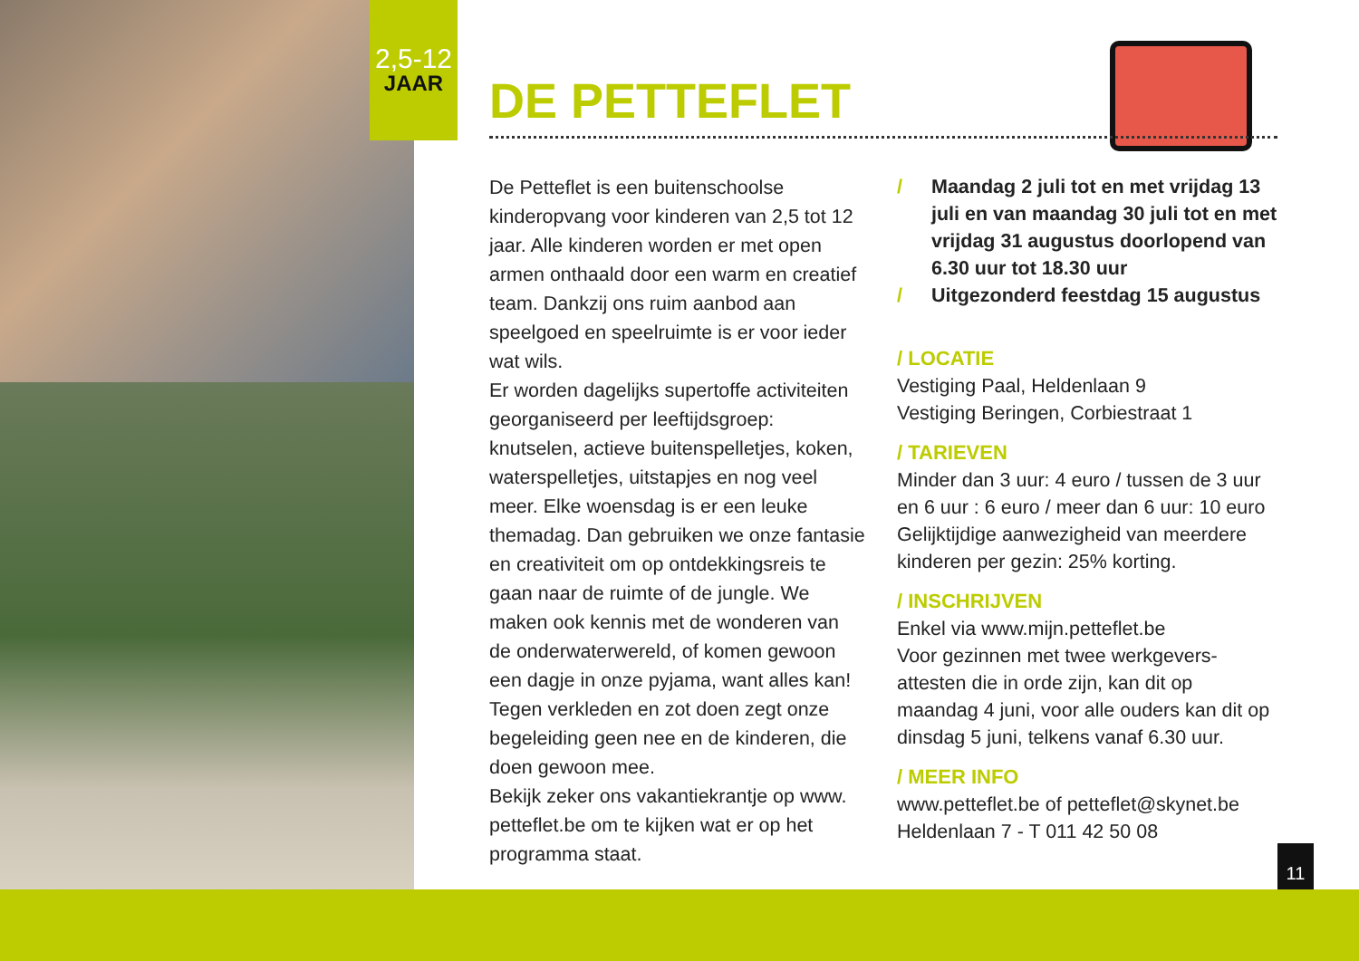2,5-12
JAAR
DE PETTEFLET
De Petteflet is een buitenschoolse kinderopvang voor kinderen van 2,5 tot 12 jaar. Alle kinderen worden er met open armen onthaald door een warm en creatief team. Dankzij ons ruim aanbod aan speelgoed en speelruimte is er voor ieder wat wils.
Er worden dagelijks supertoffe activiteiten georganiseerd per leeftijdsgroep: knutselen, actieve buitenspelletjes, koken, waterspelletjes, uitstapjes en nog veel meer. Elke woensdag is er een leuke themadag. Dan gebruiken we onze fantasie en creativiteit om op ontdekkingsreis te gaan naar de ruimte of de jungle. We maken ook kennis met de wonderen van de onderwaterwereld, of komen gewoon een dagje in onze pyjama, want alles kan!
Tegen verkleden en zot doen zegt onze begeleiding geen nee en de kinderen, die doen gewoon mee.
Bekijk zeker ons vakantiekrantje op www. petteflet.be om te kijken wat er op het programma staat.
/ Maandag 2 juli tot en met vrijdag 13 juli en van maandag 30 juli tot en met vrijdag 31 augustus doorlopend van 6.30 uur tot 18.30 uur
/ Uitgezonderd feestdag 15 augustus
/ LOCATIE
Vestiging Paal, Heldenlaan 9
Vestiging Beringen, Corbiestraat 1
/ TARIEVEN
Minder dan 3 uur: 4 euro / tussen de 3 uur en 6 uur : 6 euro / meer dan 6 uur: 10 euro
Gelijktijdige aanwezigheid van meerdere kinderen per gezin: 25% korting.
/ INSCHRIJVEN
Enkel via www.mijn.petteflet.be
Voor gezinnen met twee werkgevers-attesten die in orde zijn, kan dit op maandag 4 juni, voor alle ouders kan dit op dinsdag 5 juni, telkens vanaf 6.30 uur.
/ MEER INFO
www.petteflet.be of petteflet@skynet.be
Heldenlaan 7 - T 011 42 50 08
11